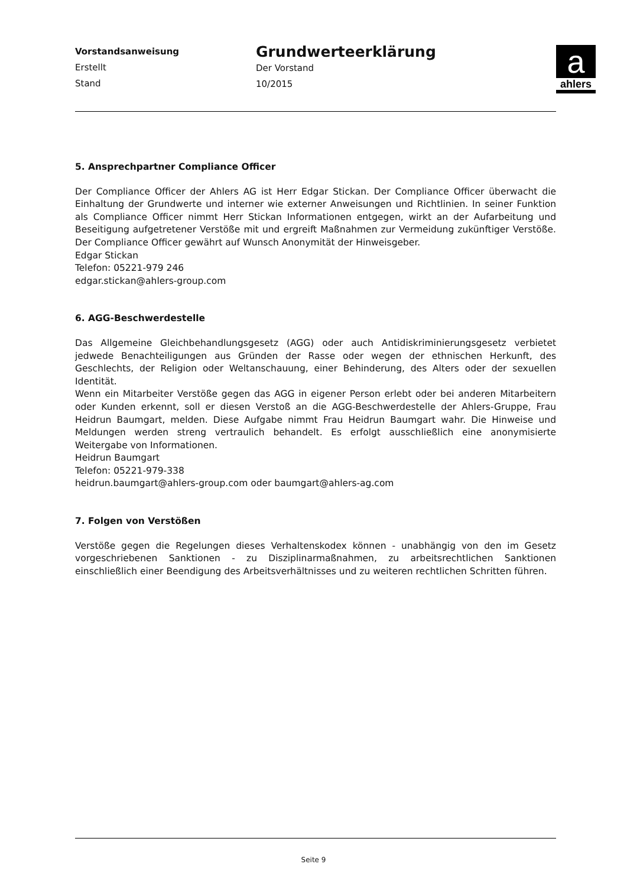Vorstandsanweisung
Erstellt
Stand
Grundwerteerklärung
Der Vorstand
10/2015
aahlers
5. Ansprechpartner Compliance Officer
Der Compliance Officer der Ahlers AG ist Herr Edgar Stickan. Der Compliance Officer überwacht die Einhaltung der Grundwerte und interner wie externer Anweisungen und Richtlinien. In seiner Funktion als Compliance Officer nimmt Herr Stickan Informationen entgegen, wirkt an der Aufarbeitung und Beseitigung aufgetretener Verstöße mit und ergreift Maßnahmen zur Vermeidung zukünftiger Verstöße. Der Compliance Officer gewährt auf Wunsch Anonymität der Hinweisgeber.
Edgar Stickan
Telefon: 05221-979 246
edgar.stickan@ahlers-group.com
6. AGG-Beschwerdestelle
Das Allgemeine Gleichbehandlungsgesetz (AGG) oder auch Antidiskriminierungsgesetz verbietet jedwede Benachteiligungen aus Gründen der Rasse oder wegen der ethnischen Herkunft, des Geschlechts, der Religion oder Weltanschauung, einer Behinderung, des Alters oder der sexuellen Identität.
Wenn ein Mitarbeiter Verstöße gegen das AGG in eigener Person erlebt oder bei anderen Mitarbeitern oder Kunden erkennt, soll er diesen Verstoß an die AGG-Beschwerdestelle der Ahlers-Gruppe, Frau Heidrun Baumgart, melden. Diese Aufgabe nimmt Frau Heidrun Baumgart wahr. Die Hinweise und Meldungen werden streng vertraulich behandelt. Es erfolgt ausschließlich eine anonymisierte Weitergabe von Informationen.
Heidrun Baumgart
Telefon: 05221-979-338
heidrun.baumgart@ahlers-group.com oder baumgart@ahlers-ag.com
7. Folgen von Verstößen
Verstöße gegen die Regelungen dieses Verhaltenskodex können - unabhängig von den im Gesetz vorgeschriebenen Sanktionen - zu Disziplinarmaßnahmen, zu arbeitsrechtlichen Sanktionen einschließlich einer Beendigung des Arbeitsverhältnisses und zu weiteren rechtlichen Schritten führen.
Seite 9